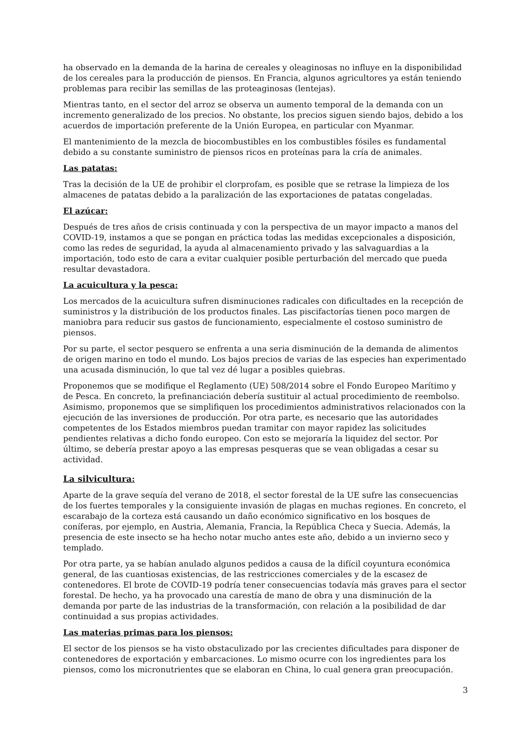ha observado en la demanda de la harina de cereales y oleaginosas no influye en la disponibilidad de los cereales para la producción de piensos. En Francia, algunos agricultores ya están teniendo problemas para recibir las semillas de las proteaginosas (lentejas).
Mientras tanto, en el sector del arroz se observa un aumento temporal de la demanda con un incremento generalizado de los precios. No obstante, los precios siguen siendo bajos, debido a los acuerdos de importación preferente de la Unión Europea, en particular con Myanmar.
El mantenimiento de la mezcla de biocombustibles en los combustibles fósiles es fundamental debido a su constante suministro de piensos ricos en proteínas para la cría de animales.
Las patatas:
Tras la decisión de la UE de prohibir el clorprofam, es posible que se retrase la limpieza de los almacenes de patatas debido a la paralización de las exportaciones de patatas congeladas.
El azúcar:
Después de tres años de crisis continuada y con la perspectiva de un mayor impacto a manos del COVID-19, instamos a que se pongan en práctica todas las medidas excepcionales a disposición, como las redes de seguridad, la ayuda al almacenamiento privado y las salvaguardias a la importación, todo esto de cara a evitar cualquier posible perturbación del mercado que pueda resultar devastadora.
La acuicultura y la pesca:
Los mercados de la acuicultura sufren disminuciones radicales con dificultades en la recepción de suministros y la distribución de los productos finales. Las piscifactorías tienen poco margen de maniobra para reducir sus gastos de funcionamiento, especialmente el costoso suministro de piensos.
Por su parte, el sector pesquero se enfrenta a una seria disminución de la demanda de alimentos de origen marino en todo el mundo. Los bajos precios de varias de las especies han experimentado una acusada disminución, lo que tal vez dé lugar a posibles quiebras.
Proponemos que se modifique el Reglamento (UE) 508/2014 sobre el Fondo Europeo Marítimo y de Pesca. En concreto, la prefinanciación debería sustituir al actual procedimiento de reembolso. Asimismo, proponemos que se simplifiquen los procedimientos administrativos relacionados con la ejecución de las inversiones de producción. Por otra parte, es necesario que las autoridades competentes de los Estados miembros puedan tramitar con mayor rapidez las solicitudes pendientes relativas a dicho fondo europeo. Con esto se mejoraría la liquidez del sector. Por último, se debería prestar apoyo a las empresas pesqueras que se vean obligadas a cesar su actividad.
La silvicultura:
Aparte de la grave sequía del verano de 2018, el sector forestal de la UE sufre las consecuencias de los fuertes temporales y la consiguiente invasión de plagas en muchas regiones. En concreto, el escarabajo de la corteza está causando un daño económico significativo en los bosques de coníferas, por ejemplo, en Austria, Alemania, Francia, la República Checa y Suecia. Además, la presencia de este insecto se ha hecho notar mucho antes este año, debido a un invierno seco y templado.
Por otra parte, ya se habían anulado algunos pedidos a causa de la difícil coyuntura económica general, de las cuantiosas existencias, de las restricciones comerciales y de la escasez de contenedores. El brote de COVID-19 podría tener consecuencias todavía más graves para el sector forestal. De hecho, ya ha provocado una carestía de mano de obra y una disminución de la demanda por parte de las industrias de la transformación, con relación a la posibilidad de dar continuidad a sus propias actividades.
Las materias primas para los piensos:
El sector de los piensos se ha visto obstaculizado por las crecientes dificultades para disponer de contenedores de exportación y embarcaciones. Lo mismo ocurre con los ingredientes para los piensos, como los micronutrientes que se elaboran en China, lo cual genera gran preocupación.
3